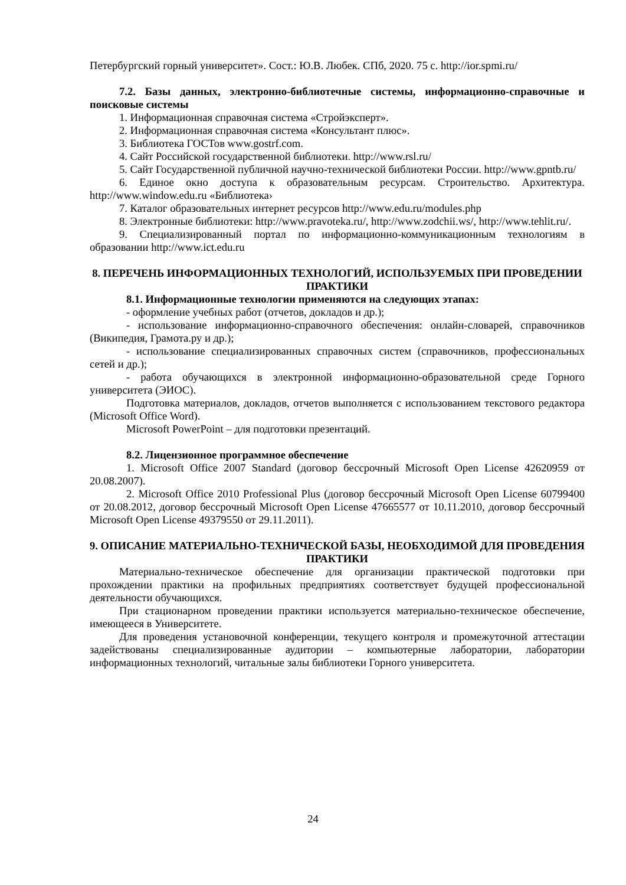Петербургский горный университет». Сост.: Ю.В. Любек. СПб, 2020. 75 с. http://ior.spmi.ru/
7.2. Базы данных, электронно-библиотечные системы, информационно-справочные и поисковые системы
1. Информационная справочная система «Стройэксперт».
2. Информационная справочная система «Консультант плюс».
3. Библиотека ГОСТов www.gostrf.com.
4. Сайт Российской государственной библиотеки. http://www.rsl.ru/
5. Сайт Государственной публичной научно-технической библиотеки России. http://www.gpntb.ru/
6. Единое окно доступа к образовательным ресурсам. Строительство. Архитектура. http://www.window.edu.ru «Библиотека›
7. Каталог образовательных интернет ресурсов http://www.edu.ru/modules.php
8. Электронные библиотеки: http://www.pravoteka.ru/, http://www.zodchii.ws/, http://www.tehlit.ru/.
9. Специализированный портал по информационно-коммуникационным технологиям в образовании http://www.ict.edu.ru
8. ПЕРЕЧЕНЬ ИНФОРМАЦИОННЫХ ТЕХНОЛОГИЙ, ИСПОЛЬЗУЕМЫХ ПРИ ПРОВЕДЕНИИ ПРАКТИКИ
8.1. Информационные технологии применяются на следующих этапах:
- оформление учебных работ (отчетов, докладов и др.);
- использование информационно-справочного обеспечения: онлайн-словарей, справочников (Википедия, Грамота.ру и др.);
- использование специализированных справочных систем (справочников, профессиональных сетей и др.);
- работа обучающихся в электронной информационно-образовательной среде Горного университета (ЭИОС).
Подготовка материалов, докладов, отчетов выполняется с использованием текстового редактора (Microsoft Office Word).
Microsoft PowerPoint – для подготовки презентаций.
8.2. Лицензионное программное обеспечение
1. Microsoft Office 2007 Standard (договор бессрочный Microsoft Open License 42620959 от 20.08.2007).
2. Microsoft Office 2010 Professional Plus (договор бессрочный Microsoft Open License 60799400 от 20.08.2012, договор бессрочный Microsoft Open License 47665577 от 10.11.2010, договор бессрочный Microsoft Open License 49379550 от 29.11.2011).
9. ОПИСАНИЕ МАТЕРИАЛЬНО-ТЕХНИЧЕСКОЙ БАЗЫ, НЕОБХОДИМОЙ ДЛЯ ПРОВЕДЕНИЯ ПРАКТИКИ
Материально-техническое обеспечение для организации практической подготовки при прохождении практики на профильных предприятиях соответствует будущей профессиональной деятельности обучающихся.
При стационарном проведении практики используется материально-техническое обеспечение, имеющееся в Университете.
Для проведения установочной конференции, текущего контроля и промежуточной аттестации задействованы специализированные аудитории – компьютерные лаборатории, лаборатории информационных технологий, читальные залы библиотеки Горного университета.
24